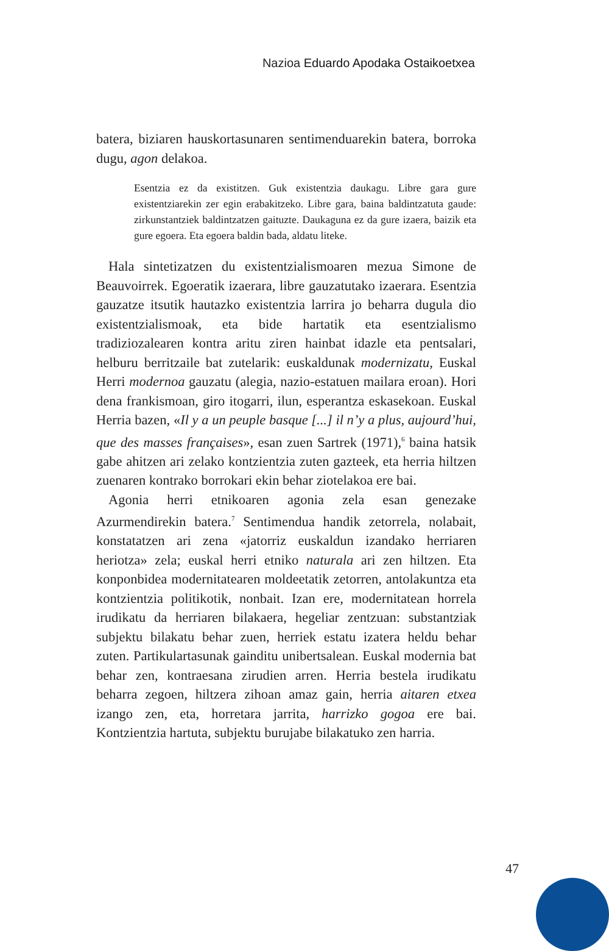Nazioa Eduardo Apodaka Ostaikoetxea
batera, biziaren hauskortasunaren sentimenduarekin batera, borroka dugu, agon delakoa.
Esentzia ez da existitzen. Guk existentzia daukagu. Libre gara gure existentziarekin zer egin erabakitzeko. Libre gara, baina baldintzatuta gaude: zirkunstantziek baldintzatzen gaituzte. Daukaguna ez da gure izaera, baizik eta gure egoera. Eta egoera baldin bada, aldatu liteke.
Hala sintetizatzen du existentzialismoaren mezua Simone de Beauvoirrek. Egoeratik izaerara, libre gauzatutako izaerara. Esentzia gauzatze itsutik hautazko existentzia larrira jo beharra dugula dio existentzialismoak, eta bide hartatik eta esentzialismo tradiziozalearen kontra aritu ziren hainbat idazle eta pentsalari, helburu berritzaile bat zutelarik: euskaldunak modernizatu, Euskal Herri modernoa gauzatu (alegia, nazio-estatuen mailara eroan). Hori dena frankismoan, giro itogarri, ilun, esperantza eskasekoan. Euskal Herria bazen, «Il y a un peuple basque [...] il n’y a plus, aujourd’hui, que des masses françaises», esan zuen Sartrek (1971),<sup>6</sup> baina hatsik gabe ahitzen ari zelako kontzientzia zuten gazteek, eta herria hiltzen zuenaren kontrako borrokari ekin behar ziotelakoa ere bai.
Agonia herri etnikoaren agonia zela esan genezake Azurmendirekin batera.<sup>7</sup> Sentimendua handik zetorrela, nolabait, konstatatzen ari zena «jatorriz euskaldun izandako herriaren heriotza» zela; euskal herri etniko naturala ari zen hiltzen. Eta konponbidea modernitatearen moldeetatik zetorren, antolakuntza eta kontzientzia politikotik, nonbait. Izan ere, modernitatean horrela irudikatu da herriaren bilakaera, hegeliar zentzuan: substantziak subjektu bilakatu behar zuen, herriek estatu izatera heldu behar zuten. Partikulartasunak gainditu unibertsalean. Euskal modernia bat behar zen, kontraesana zirudien arren. Herria bestela irudikatu beharra zegoen, hiltzera zihoan amaz gain, herria aitaren etxea izango zen, eta, horretara jarrita, harrizko gogoa ere bai. Kontzientzia hartuta, subjektu burujabe bilakatuko zen harria.
47